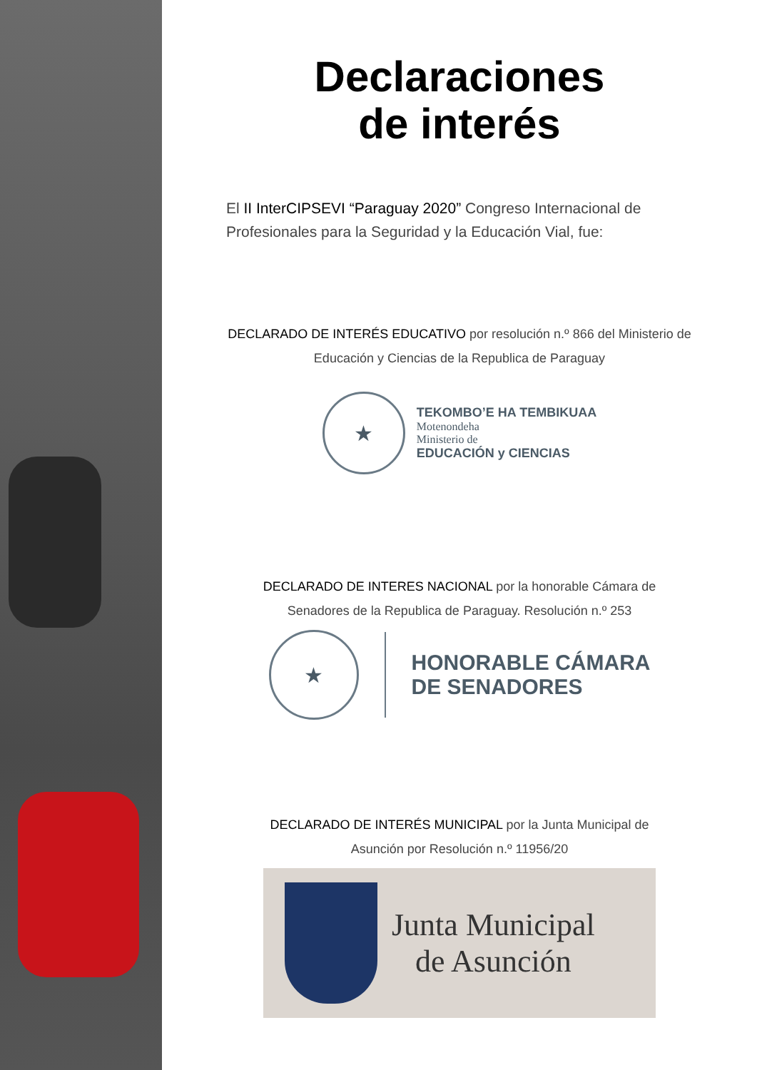Declaraciones
de interés
El II InterCIPSEVI “Paraguay 2020” Congreso Internacional de Profesionales para la Seguridad y la Educación Vial, fue:
DECLARADO DE INTERÉS EDUCATIVO por resolución n.º 866 del Ministerio de Educación y Ciencias de la Republica de Paraguay
★
TEKOMBO’E HA TEMBIKUAA
Motenondeha
Ministerio de
EDUCACIÓN y CIENCIAS
DECLARADO DE INTERES NACIONAL por la honorable Cámara de Senadores de la Republica de Paraguay. Resolución n.º 253
★
HONORABLE CÁMARA
DE SENADORES
DECLARADO DE INTERÉS MUNICIPAL por la Junta Municipal de Asunción por Resolución n.º 11956/20
Junta Municipal
de Asunción